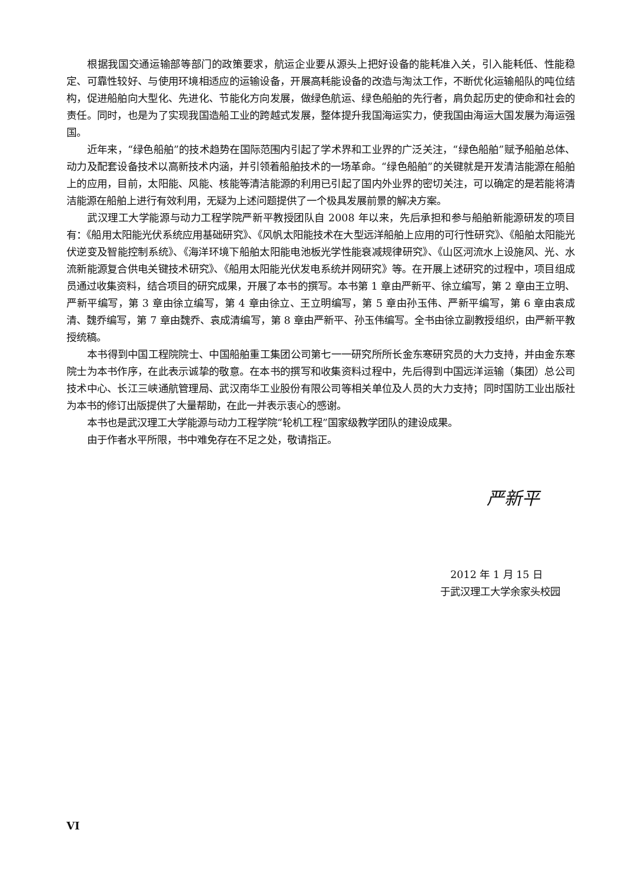根据我国交通运输部等部门的政策要求，航运企业要从源头上把好设备的能耗准入关，引入能耗低、性能稳定、可靠性较好、与使用环境相适应的运输设备，开展高耗能设备的改造与淘汰工作，不断优化运输船队的吨位结构，促进船舶向大型化、先进化、节能化方向发展，做绿色航运、绿色船舶的先行者，肩负起历史的使命和社会的责任。同时，也是为了实现我国造船工业的跨越式发展，整体提升我国海运实力，使我国由海运大国发展为海运强国。
近年来，“绿色船舶”的技术趋势在国际范围内引起了学术界和工业界的广泛关注，“绿色船舶”赋予船舶总体、动力及配套设备技术以高新技术内涵，并引领着船舶技术的一场革命。“绿色船舶”的关键就是开发清洁能源在船舶上的应用，目前，太阳能、风能、核能等清洁能源的利用已引起了国内外业界的密切关注，可以确定的是若能将清洁能源在船舶上进行有效利用，无疑为上述问题提供了一个极具发展前景的解决方案。
武汉理工大学能源与动力工程学院严新平教授团队自 2008 年以来，先后承担和参与船舶新能源研发的项目有：《船用太阳能光伏系统应用基础研究》、《风帆太阳能技术在大型远洋船舶上应用的可行性研究》、《船舶太阳能光伏逆变及智能控制系统》、《海洋环境下船舶太阳能电池板光学性能衰减规律研究》、《山区河流水上设施风、光、水流新能源复合供电关键技术研究》、《船用太阳能光伏发电系统并网研究》等。在开展上述研究的过程中，项目组成员通过收集资料，结合项目的研究成果，开展了本书的撰写。本书第 1 章由严新平、徐立编写，第 2 章由王立明、严新平编写，第 3 章由徐立编写，第 4 章由徐立、王立明编写，第 5 章由孙玉伟、严新平编写，第 6 章由袁成清、魏乔编写，第 7 章由魏乔、袁成清编写，第 8 章由严新平、孙玉伟编写。全书由徐立副教授组织，由严新平教授统稿。
本书得到中国工程院院士、中国船舶重工集团公司第七一一研究所所长金东寒研究员的大力支持，并由金东寒院士为本书作序，在此表示诚挚的敬意。在本书的撰写和收集资料过程中，先后得到中国远洋运输（集团）总公司技术中心、长江三峡通航管理局、武汉南华工业股份有限公司等相关单位及人员的大力支持；同时国防工业出版社为本书的修订出版提供了大量帮助，在此一并表示衷心的感谢。
本书也是武汉理工大学能源与动力工程学院“轮机工程”国家级教学团队的建设成果。
由于作者水平所限，书中难免存在不足之处，敬请指正。
严新平
2012 年 1 月 15 日
于武汉理工大学余家头校园
VI